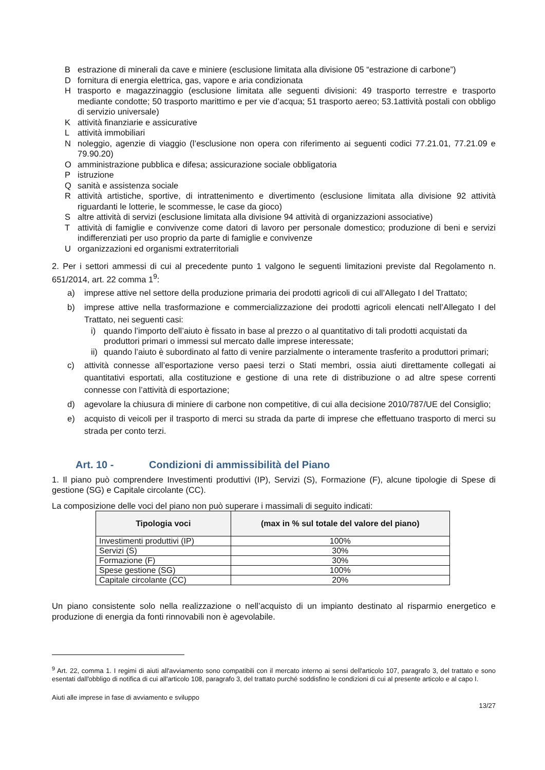Bestrazione di minerali da cave e miniere (esclusione limitata alla divisione 05 “estrazione di carbone”)
Dfornitura di energia elettrica, gas, vapore e aria condizionata
Htrasporto e magazzinaggio (esclusione limitata alle seguenti divisioni: 49 trasporto terrestre e trasporto mediante condotte; 50 trasporto marittimo e per vie d’acqua; 51 trasporto aereo; 53.1attività postali con obbligo di servizio universale)
Kattività finanziarie e assicurative
Lattività immobiliari
Nnoleggio, agenzie di viaggio (l’esclusione non opera con riferimento ai seguenti codici 77.21.01, 77.21.09 e 79.90.20)
Oamministrazione pubblica e difesa; assicurazione sociale obbligatoria
Pistruzione
Qsanità e assistenza sociale
Rattività artistiche, sportive, di intrattenimento e divertimento (esclusione limitata alla divisione 92 attività riguardanti le lotterie, le scommesse, le case da gioco)
Saltre attività di servizi (esclusione limitata alla divisione 94 attività di organizzazioni associative)
Tattività di famiglie e convivenze come datori di lavoro per personale domestico; produzione di beni e servizi indifferenziati per uso proprio da parte di famiglie e convivenze
Uorganizzazioni ed organismi extraterritoriali
2. Per i settori ammessi di cui al precedente punto 1 valgono le seguenti limitazioni previste dal Regolamento n. 651/2014, art. 22 comma 1<sup>9</sup>:
a) imprese attive nel settore della produzione primaria dei prodotti agricoli di cui all’Allegato I del Trattato;
b) imprese attive nella trasformazione e commercializzazione dei prodotti agricoli elencati nell’Allegato I del Trattato, nei seguenti casi:
i) quando l’importo dell’aiuto è fissato in base al prezzo o al quantitativo di tali prodotti acquistati da produttori primari o immessi sul mercato dalle imprese interessate;
ii) quando l’aiuto è subordinato al fatto di venire parzialmente o interamente trasferito a produttori primari;
c) attività connesse all’esportazione verso paesi terzi o Stati membri, ossia aiuti direttamente collegati ai quantitativi esportati, alla costituzione e gestione di una rete di distribuzione o ad altre spese correnti connesse con l’attività di esportazione;
d) agevolare la chiusura di miniere di carbone non competitive, di cui alla decisione 2010/787/UE del Consiglio;
e) acquisto di veicoli per il trasporto di merci su strada da parte di imprese che effettuano trasporto di merci su strada per conto terzi.
Art. 10 - Condizioni di ammissibilità del Piano
1. Il piano può comprendere Investimenti produttivi (IP), Servizi (S), Formazione (F), alcune tipologie di Spese di gestione (SG) e Capitale circolante (CC).
La composizione delle voci del piano non può superare i massimali di seguito indicati:
| Tipologia voci | (max in % sul totale del valore del piano) |
| --- | --- |
| Investimenti produttivi (IP) | 100% |
| Servizi (S) | 30% |
| Formazione (F) | 30% |
| Spese gestione (SG) | 100% |
| Capitale circolante (CC) | 20% |
Un piano consistente solo nella realizzazione o nell’acquisto di un impianto destinato al risparmio energetico e produzione di energia da fonti rinnovabili non è agevolabile.
<sup>9</sup> Art. 22, comma 1. I regimi di aiuti all'avviamento sono compatibili con il mercato interno ai sensi dell'articolo 107, paragrafo 3, del trattato e sono esentati dall'obbligo di notifica di cui all'articolo 108, paragrafo 3, del trattato purché soddisfino le condizioni di cui al presente articolo e al capo I.
Aiuti alle imprese in fase di avviamento e sviluppo
13/27